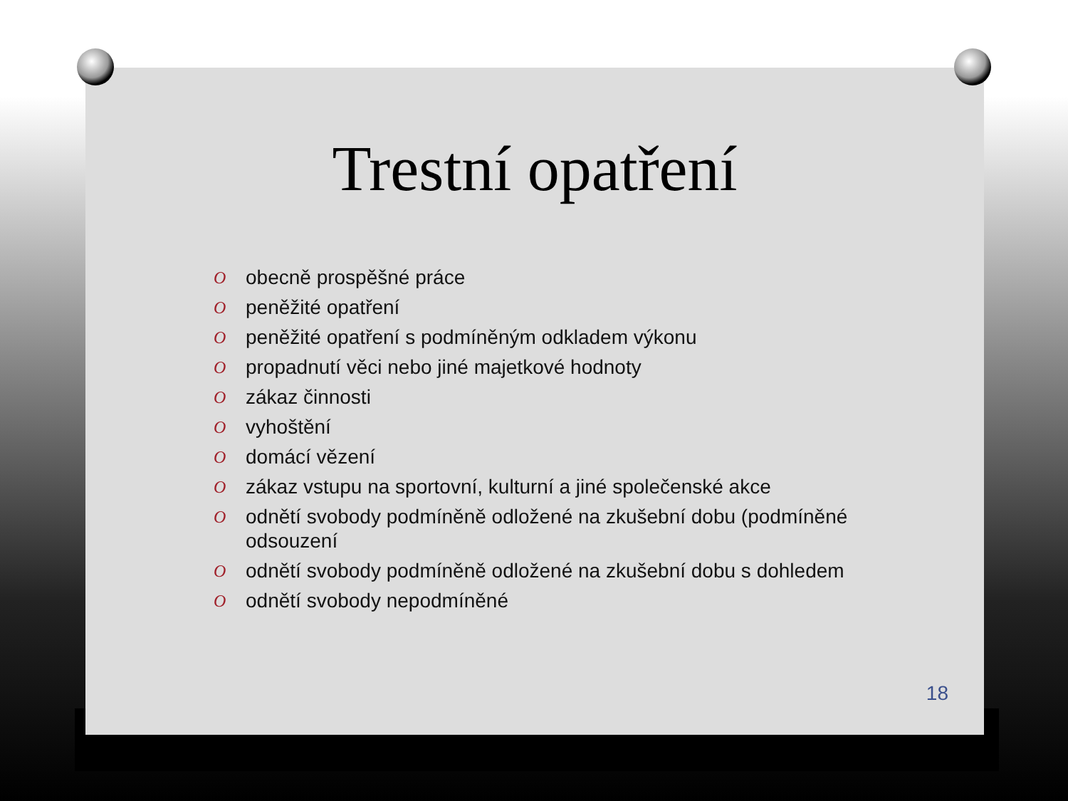Trestní opatření
O obecně prospěšné práce
O peněžité opatření
O peněžité opatření s podmíněným odkladem výkonu
O propadnutí věci nebo jiné majetkové hodnoty
O zákaz činnosti
O vyhoštění
O domácí vězení
O zákaz vstupu na sportovní, kulturní a jiné společenské akce
O odnětí svobody podmíněně odložené na zkušební dobu (podmíněné odsouzení
O odnětí svobody podmíněně odložené na zkušební dobu s dohledem
O odnětí svobody nepodmíněné
18